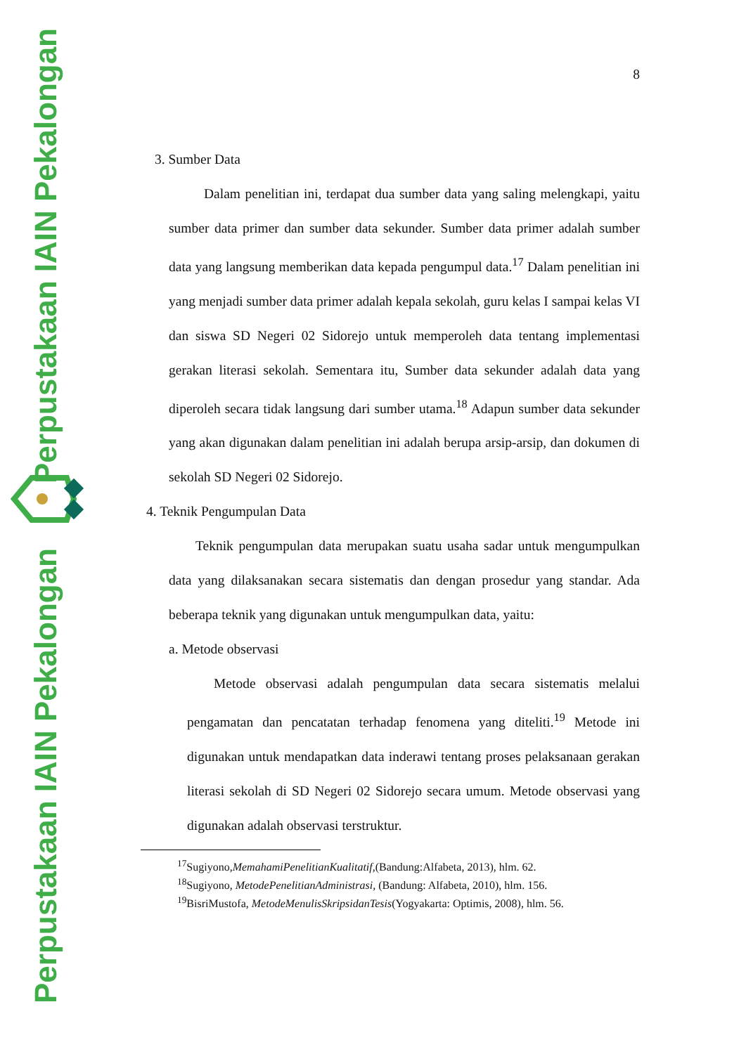Perpustakaan IAIN Pekalongan
Perpustakaan IAIN Pekalongan
8
3. Sumber Data
Dalam penelitian ini, terdapat dua sumber data yang saling melengkapi, yaitu sumber data primer dan sumber data sekunder. Sumber data primer adalah sumber data yang langsung memberikan data kepada pengumpul data.<sup>17</sup> Dalam penelitian ini yang menjadi sumber data primer adalah kepala sekolah, guru kelas I sampai kelas VI dan siswa SD Negeri 02 Sidorejo untuk memperoleh data tentang implementasi gerakan literasi sekolah. Sementara itu, Sumber data sekunder adalah data yang diperoleh secara tidak langsung dari sumber utama.<sup>18</sup> Adapun sumber data sekunder yang akan digunakan dalam penelitian ini adalah berupa arsip-arsip, dan dokumen di sekolah SD Negeri 02 Sidorejo.
4. Teknik Pengumpulan Data
Teknik pengumpulan data merupakan suatu usaha sadar untuk mengumpulkan data yang dilaksanakan secara sistematis dan dengan prosedur yang standar. Ada beberapa teknik yang digunakan untuk mengumpulkan data, yaitu:
a. Metode observasi
Metode observasi adalah pengumpulan data secara sistematis melalui pengamatan dan pencatatan terhadap fenomena yang diteliti.<sup>19</sup> Metode ini digunakan untuk mendapatkan data inderawi tentang proses pelaksanaan gerakan literasi sekolah di SD Negeri 02 Sidorejo secara umum. Metode observasi yang digunakan adalah observasi terstruktur.
<sup>17</sup> Sugiyono,MemahamiPenelitianKualitatif,(Bandung:Alfabeta, 2013), hlm. 62.
<sup>18</sup> Sugiyono, MetodePenelitianAdministrasi, (Bandung: Alfabeta, 2010), hlm. 156.
<sup>19</sup> BisriMustofa, MetodeMenulisSkripsidanTesis(Yogyakarta: Optimis, 2008), hlm. 56.